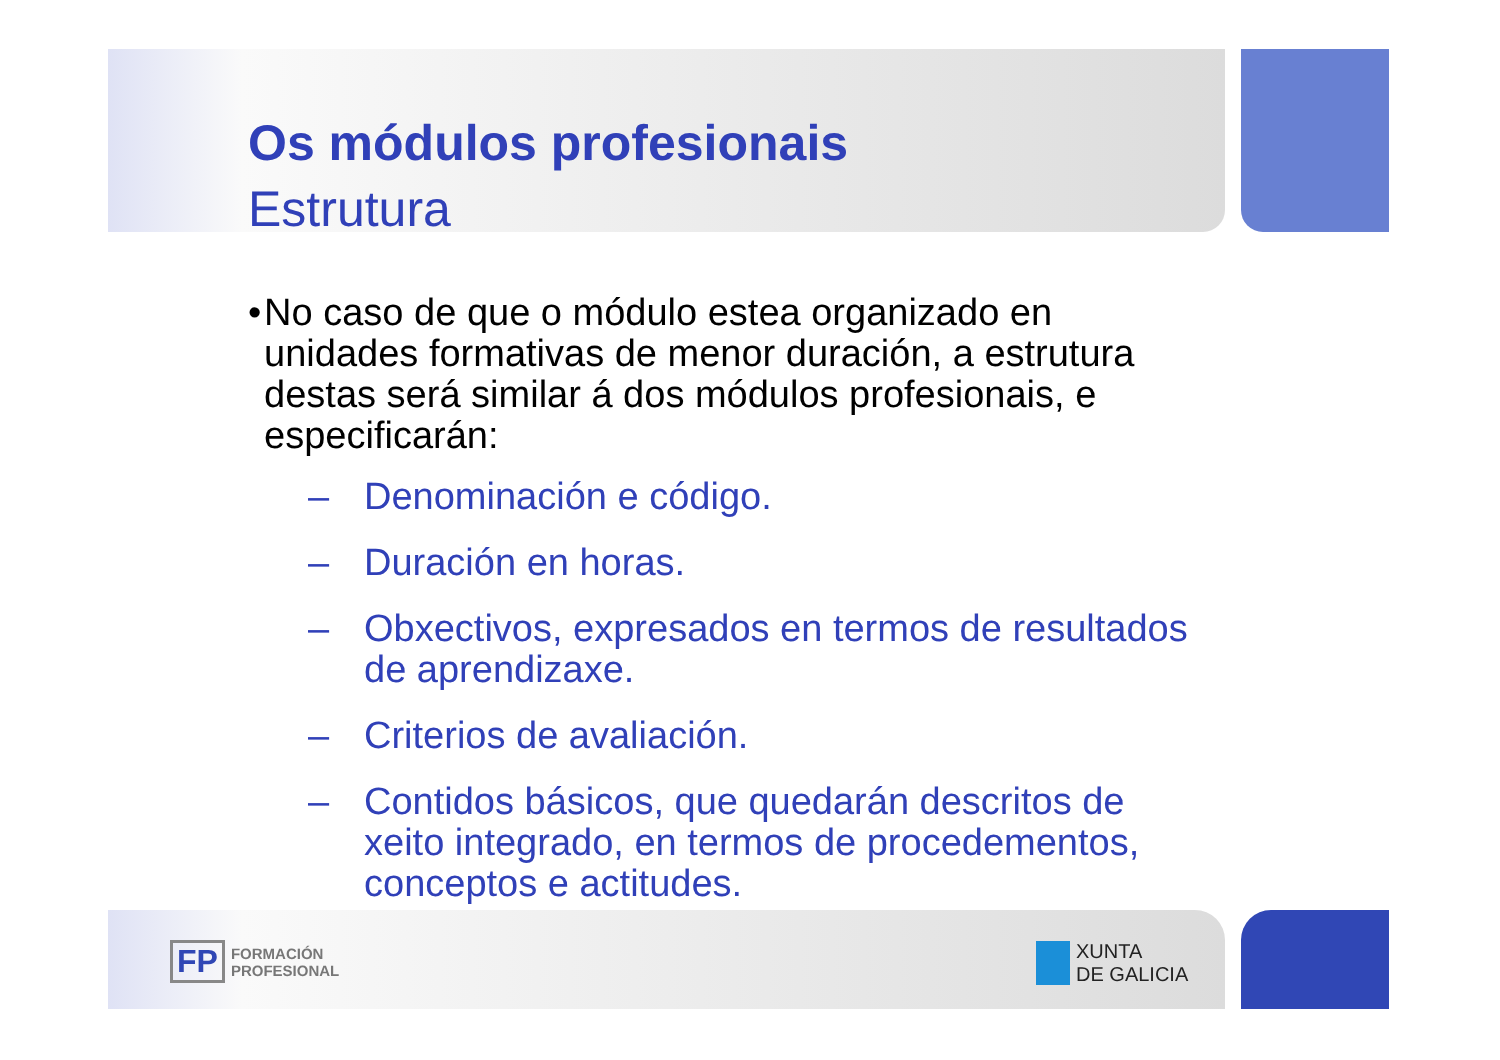Os módulos profesionais
Estrutura
• No caso de que o módulo estea organizado en unidades formativas de menor duración, a estrutura destas será similar á dos módulos profesionais, e especificarán:
– Denominación e código.
– Duración en horas.
– Obxectivos, expresados en termos de resultados de aprendizaxe.
– Criterios de avaliación.
– Contidos básicos, que quedarán descritos de xeito integrado, en termos de procedementos, conceptos e actitudes.
FP FORMACIÓN
PROFESIONAL
XUNTA
DE GALICIA